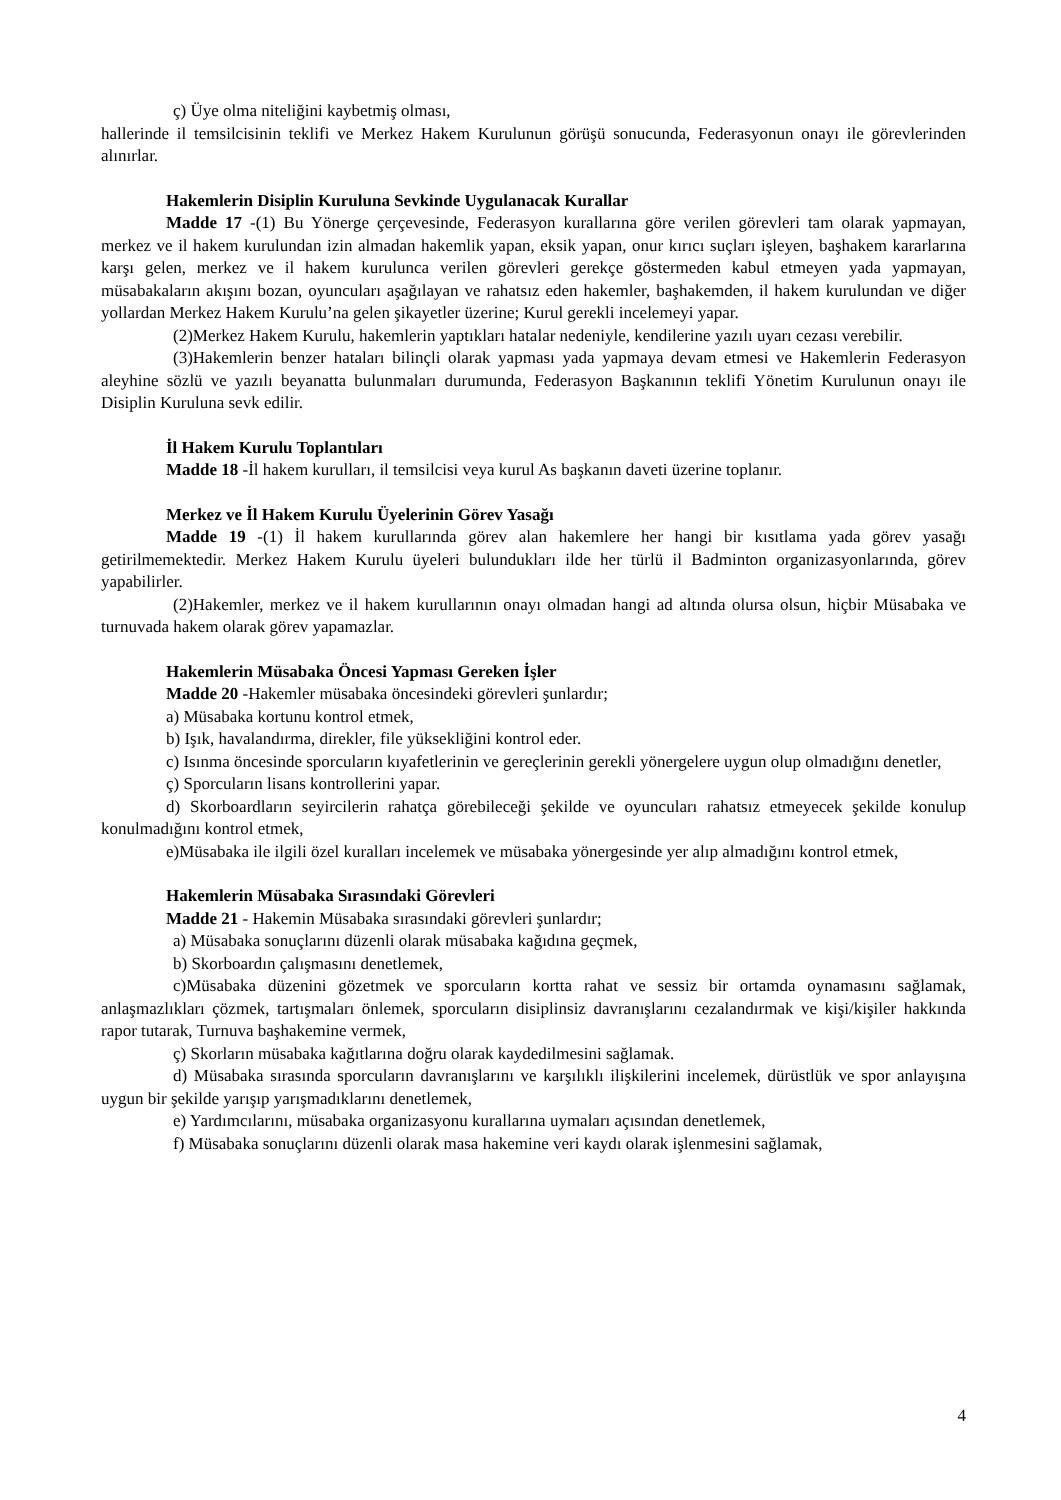ç) Üye olma niteliğini kaybetmiş olması,
hallerinde il temsilcisinin teklifi ve Merkez Hakem Kurulunun görüşü sonucunda, Federasyonun onayı ile görevlerinden alınırlar.
Hakemlerin Disiplin Kuruluna Sevkinde Uygulanacak Kurallar
Madde 17 -(1) Bu Yönerge çerçevesinde, Federasyon kurallarına göre verilen görevleri tam olarak yapmayan, merkez ve il hakem kurulundan izin almadan hakemlik yapan, eksik yapan, onur kırıcı suçları işleyen, başhakem kararlarına karşı gelen, merkez ve il hakem kurulunca verilen görevleri gerekçe göstermeden kabul etmeyen yada yapmayan, müsabakaların akışını bozan, oyuncuları aşağılayan ve rahatsız eden hakemler, başhakemden, il hakem kurulundan ve diğer yollardan Merkez Hakem Kurulu’na gelen şikayetler üzerine; Kurul gerekli incelemeyi yapar.
(2)Merkez Hakem Kurulu, hakemlerin yaptıkları hatalar nedeniyle, kendilerine yazılı uyarı cezası verebilir.
(3)Hakemlerin benzer hataları bilinçli olarak yapması yada yapmaya devam etmesi ve Hakemlerin Federasyon aleyhine sözlü ve yazılı beyanatta bulunmaları durumunda, Federasyon Başkanının teklifi Yönetim Kurulunun onayı ile Disiplin Kuruluna sevk edilir.
İl Hakem Kurulu Toplantıları
Madde 18 -İl hakem kurulları, il temsilcisi veya kurul As başkanın daveti üzerine toplanır.
Merkez ve İl Hakem Kurulu Üyelerinin Görev Yasağı
Madde 19 -(1) İl hakem kurullarında görev alan hakemlere her hangi bir kısıtlama yada görev yasağı getirilmemektedir. Merkez Hakem Kurulu üyeleri bulundukları ilde her türlü il Badminton organizasyonlarında, görev yapabilirler.
(2)Hakemler, merkez ve il hakem kurullarının onayı olmadan hangi ad altında olursa olsun, hiçbir Müsabaka ve turnuvada hakem olarak görev yapamazlar.
Hakemlerin Müsabaka Öncesi Yapması Gereken İşler
Madde 20 -Hakemler müsabaka öncesindeki görevleri şunlardır;
a) Müsabaka kortunu kontrol etmek,
b) Işık, havalandırma, direkler, file yüksekliğini kontrol eder.
c) Isınma öncesinde sporcuların kıyafetlerinin ve gereçlerinin gerekli yönergelere uygun olup olmadığını denetler,
ç) Sporcuların lisans kontrollerini yapar.
d) Skorboardların seyircilerin rahatça görebileceği şekilde ve oyuncuları rahatsız etmeyecek şekilde konulup konulmadığını kontrol etmek,
e)Müsabaka ile ilgili özel kuralları incelemek ve müsabaka yönergesinde yer alıp almadığını kontrol etmek,
Hakemlerin Müsabaka Sırasındaki Görevleri
Madde 21 - Hakemin Müsabaka sırasındaki görevleri şunlardır;
a) Müsabaka sonuçlarını düzenli olarak müsabaka kağıdına geçmek,
b) Skorboardın çalışmasını denetlemek,
c)Müsabaka düzenini gözetmek ve sporcuların kortta rahat ve sessiz bir ortamda oynamasını sağlamak, anlaşmazlıkları çözmek, tartışmaları önlemek, sporcuların disiplinsiz davranışlarını cezalandırmak ve kişi/kişiler hakkında rapor tutarak, Turnuva başhakemine vermek,
ç) Skorların müsabaka kağıtlarına doğru olarak kaydedilmesini sağlamak.
d) Müsabaka sırasında sporcuların davranışlarını ve karşılıklı ilişkilerini incelemek, dürüstlük ve spor anlayışına uygun bir şekilde yarışıp yarışmadıklarını denetlemek,
e) Yardımcılarını, müsabaka organizasyonu kurallarına uymaları açısından denetlemek,
f) Müsabaka sonuçlarını düzenli olarak masa hakemine veri kaydı olarak işlenmesini sağlamak,
4